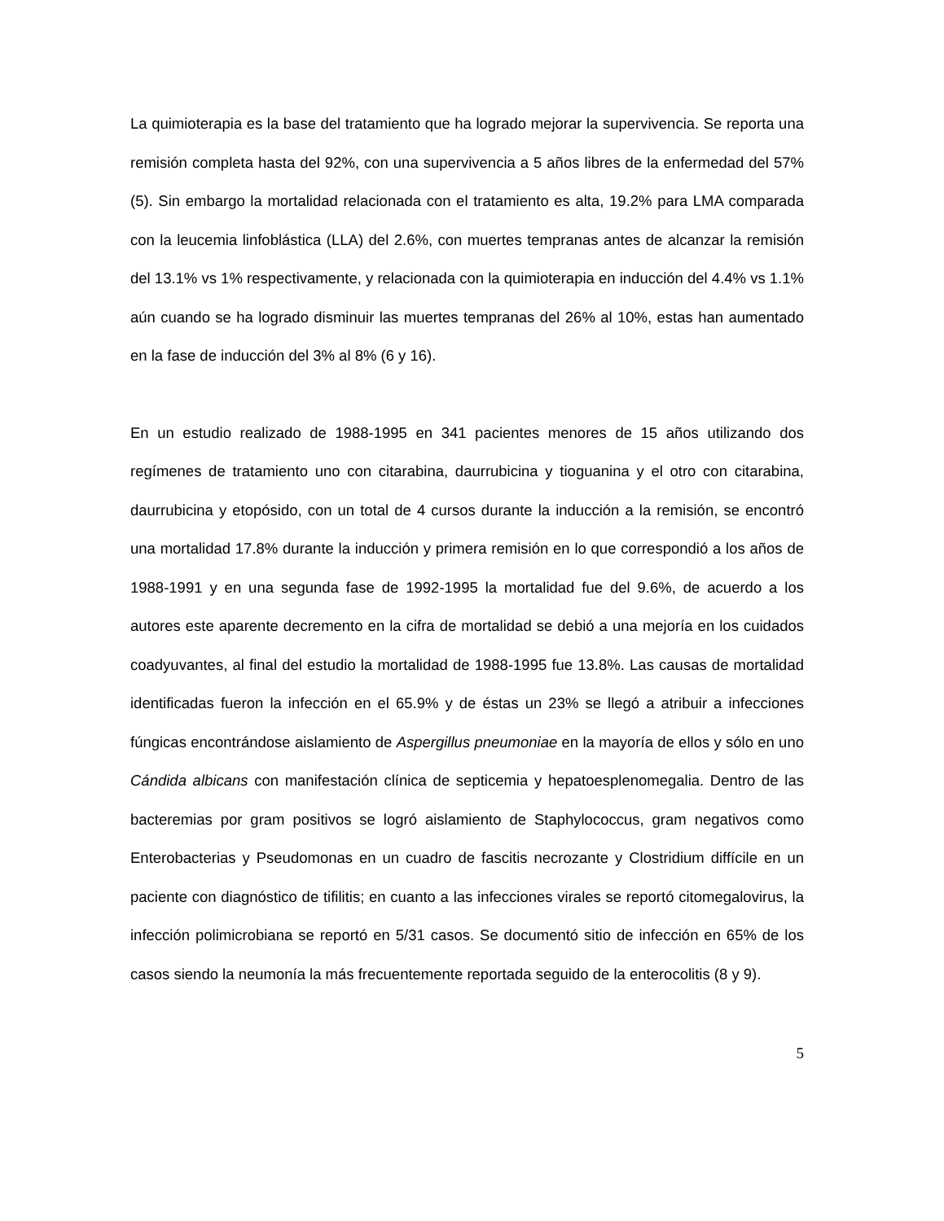La quimioterapia es la base del tratamiento que ha logrado mejorar la supervivencia. Se reporta una remisión completa hasta del 92%, con una supervivencia a 5 años libres de la enfermedad del 57% (5). Sin embargo la mortalidad relacionada con el tratamiento es alta, 19.2% para LMA comparada con la leucemia linfoblástica (LLA) del 2.6%, con muertes tempranas antes de alcanzar la remisión del 13.1% vs 1% respectivamente, y relacionada con la quimioterapia en inducción del 4.4% vs 1.1% aún cuando se ha logrado disminuir las muertes tempranas del 26% al 10%, estas han aumentado en la fase de inducción del 3% al 8% (6 y 16).
En un estudio realizado de 1988-1995 en 341 pacientes menores de 15 años utilizando dos regímenes de tratamiento uno con citarabina, daurrubicina y tioguanina y el otro con citarabina, daurrubicina y etopósido, con un total de 4 cursos durante la inducción a la remisión, se encontró una mortalidad 17.8% durante la inducción y primera remisión en lo que correspondió a los años de 1988-1991 y en una segunda fase de 1992-1995 la mortalidad fue del 9.6%, de acuerdo a los autores este aparente decremento en la cifra de mortalidad se debió a una mejoría en los cuidados coadyuvantes, al final del estudio la mortalidad de 1988-1995 fue 13.8%. Las causas de mortalidad identificadas fueron la infección en el 65.9% y de éstas un 23% se llegó a atribuir a infecciones fúngicas encontrándose aislamiento de Aspergillus pneumoniae en la mayoría de ellos y sólo en uno Cándida albicans con manifestación clínica de septicemia y hepatoesplenomegalia. Dentro de las bacteremias por gram positivos se logró aislamiento de Staphylococcus, gram negativos como Enterobacterias y Pseudomonas en un cuadro de fascitis necrozante y Clostridium diffícile en un paciente con diagnóstico de tifilitis; en cuanto a las infecciones virales se reportó citomegalovirus, la infección polimicrobiana se reportó en 5/31 casos. Se documentó sitio de infección en 65% de los casos siendo la neumonía la más frecuentemente reportada seguido de la enterocolitis (8 y 9).
5